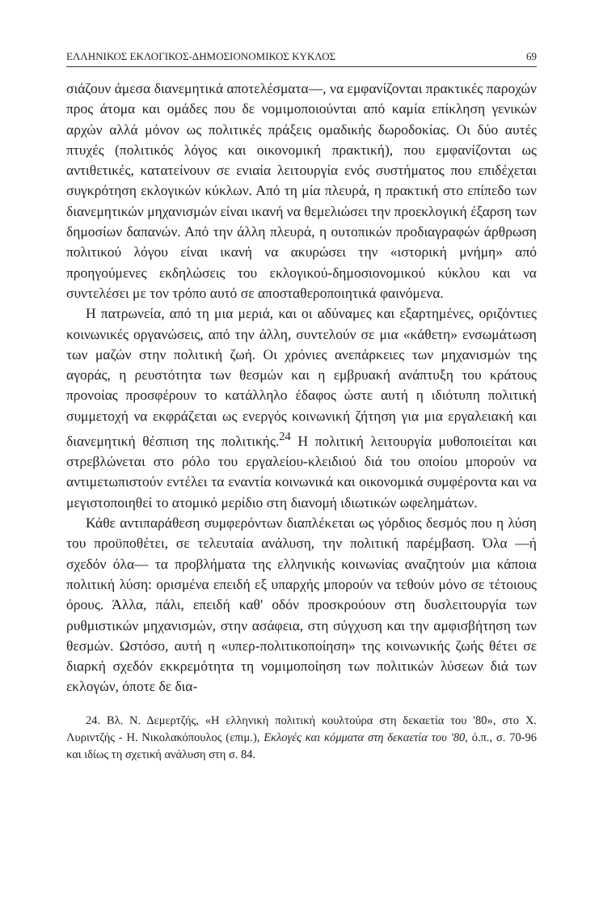ΕΛΛΗΝΙΚΟΣ ΕΚΛΟΓΙΚΟΣ-ΔΗΜΟΣΙΟΝΟΜΙΚΟΣ ΚΥΚΛΟΣ 69
σιάζουν άμεσα διανεμητικά αποτελέσματα—, να εμφανίζονται πρακτικές παροχών προς άτομα και ομάδες που δε νομιμοποιούνται από καμία επίκληση γενικών αρχών αλλά μόνον ως πολιτικές πράξεις ομαδικής δωροδοκίας. Οι δύο αυτές πτυχές (πολιτικός λόγος και οικονομική πρακτική), που εμφανίζονται ως αντιθετικές, κατατείνουν σε ενιαία λειτουργία ενός συστήματος που επιδέχεται συγκρότηση εκλογικών κύκλων. Από τη μία πλευρά, η πρακτική στο επίπεδο των διανεμητικών μηχανισμών είναι ικανή να θεμελιώσει την προεκλογική έξαρση των δημοσίων δαπανών. Από την άλλη πλευρά, η ουτοπικών προδιαγραφών άρθρωση πολιτικού λόγου είναι ικανή να ακυρώσει την «ιστορική μνήμη» από προηγούμενες εκδηλώσεις του εκλογικού-δημοσιονομικού κύκλου και να συντελέσει με τον τρόπο αυτό σε αποσταθεροποιητικά φαινόμενα.
Η πατρωνεία, από τη μια μεριά, και οι αδύναμες και εξαρτημένες, οριζόντιες κοινωνικές οργανώσεις, από την άλλη, συντελούν σε μια «κάθετη» ενσωμάτωση των μαζών στην πολιτική ζωή. Οι χρόνιες ανεπάρκειες των μηχανισμών της αγοράς, η ρευστότητα των θεσμών και η εμβρυακή ανάπτυξη του κράτους προνοίας προσφέρουν το κατάλληλο έδαφος ώστε αυτή η ιδιότυπη πολιτική συμμετοχή να εκφράζεται ως ενεργός κοινωνική ζήτηση για μια εργαλειακή και διανεμητική θέσπιση της πολιτικής.<sup>24</sup> Η πολιτική λειτουργία μυθοποιείται και στρεβλώνεται στο ρόλο του εργαλείου-κλειδιού διά του οποίου μπορούν να αντιμετωπιστούν εντέλει τα εναντία κοινωνικά και οικονομικά συμφέροντα και να μεγιστοποιηθεί το ατομικό μερίδιο στη διανομή ιδιωτικών ωφελημάτων.
Κάθε αντιπαράθεση συμφερόντων διαπλέκεται ως γόρδιος δεσμός που η λύση του προϋποθέτει, σε τελευταία ανάλυση, την πολιτική παρέμβαση. Όλα —ή σχεδόν όλα— τα προβλήματα της ελληνικής κοινωνίας αναζητούν μια κάποια πολιτική λύση: ορισμένα επειδή εξ υπαρχής μπορούν να τεθούν μόνο σε τέτοιους όρους. Άλλα, πάλι, επειδή καθ' οδόν προσκρούουν στη δυσλειτουργία των ρυθμιστικών μηχανισμών, στην ασάφεια, στη σύγχυση και την αμφισβήτηση των θεσμών. Ωστόσο, αυτή η «υπερ-πολιτικοποίηση» της κοινωνικής ζωής θέτει σε διαρκή σχεδόν εκκρεμότητα τη νομιμοποίηση των πολιτικών λύσεων διά των εκλογών, όποτε δε δια-
24. Βλ. Ν. Δεμερτζής, «Η ελληνική πολιτική κουλτούρα στη δεκαετία του '80», στο Χ. Λυριντζής - Η. Νικολακόπουλος (επιμ.), Εκλογές και κόμματα στη δεκαετία του '80, ό.π., σ. 70-96 και ιδίως τη σχετική ανάλυση στη σ. 84.